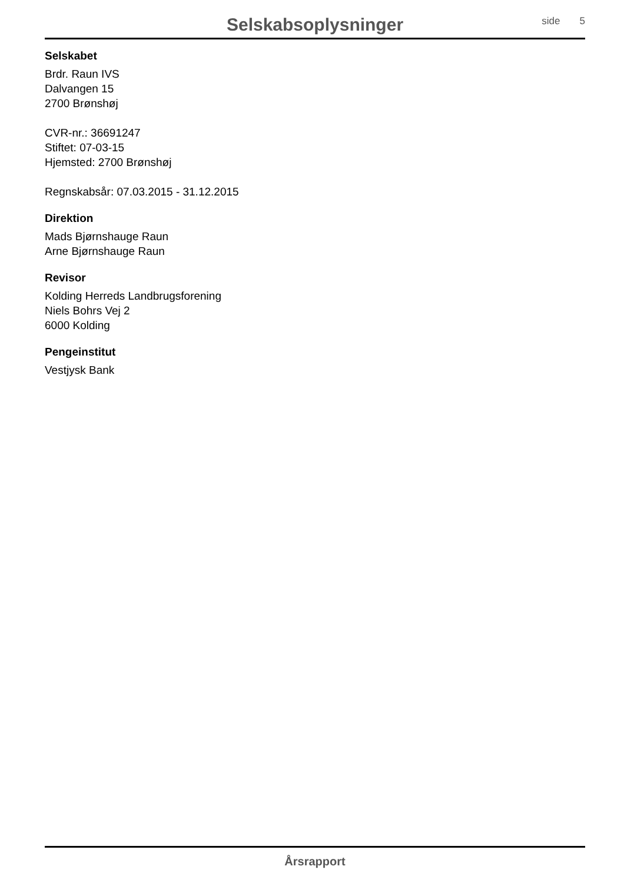Selskabsoplysninger
side 5
Selskabet
Brdr. Raun IVS
Dalvangen 15
2700 Brønshøj
CVR-nr.: 36691247
Stiftet: 07-03-15
Hjemsted: 2700 Brønshøj
Regnskabsår: 07.03.2015 - 31.12.2015
Direktion
Mads Bjørnshauge Raun
Arne Bjørnshauge Raun
Revisor
Kolding Herreds Landbrugsforening
Niels Bohrs Vej 2
6000 Kolding
Pengeinstitut
Vestjysk Bank
Årsrapport